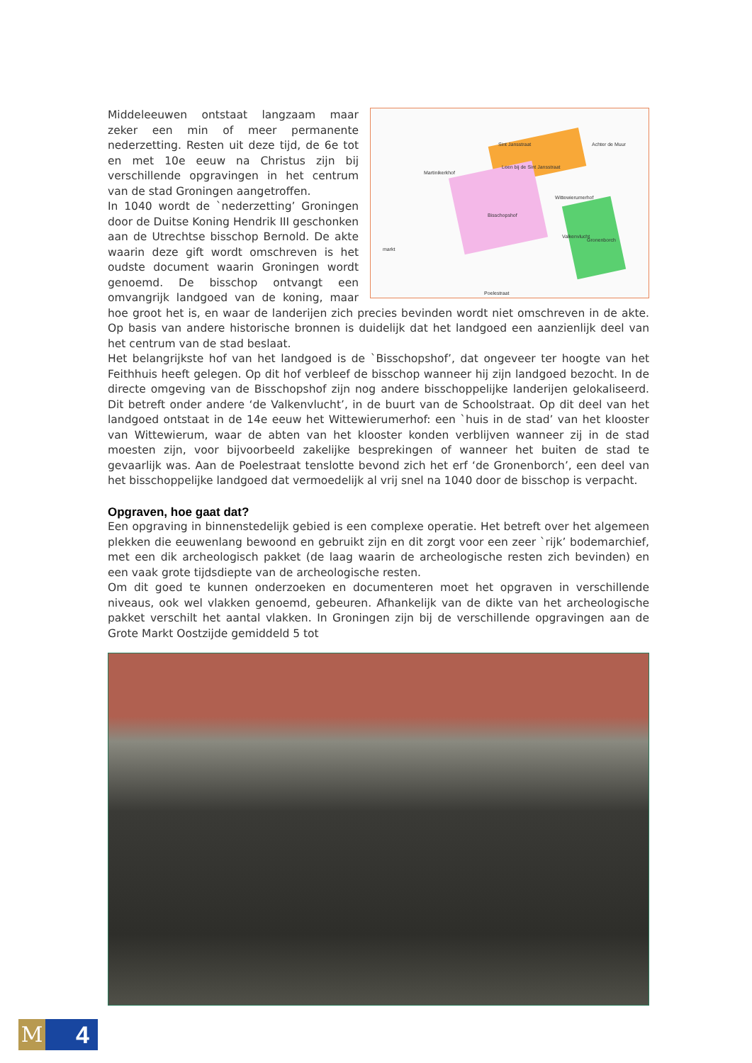Sint Jansstraat
Leen bij de Sint Jansstraat
Martinikerkhof
Wittewierumerhof
Bisschopshof
markt
Valkenvlucht
Gronenborch
Achter de Muur
Poelestraat
Middeleeuwen ontstaat langzaam maar zeker een min of meer permanente nederzetting. Resten uit deze tijd, de 6e tot en met 10e eeuw na Christus zijn bij verschillende opgravingen in het centrum van de stad Groningen aangetroffen.
In 1040 wordt de `nederzetting’ Groningen door de Duitse Koning Hendrik III geschonken aan de Utrechtse bisschop Bernold. De akte waarin deze gift wordt omschreven is het oudste document waarin Groningen wordt genoemd. De bisschop ontvangt een omvangrijk landgoed van de koning, maar hoe groot het is, en waar de landerijen zich precies bevinden wordt niet omschreven in de akte. Op basis van andere historische bronnen is duidelijk dat het landgoed een aanzienlijk deel van het centrum van de stad beslaat.
Het belangrijkste hof van het landgoed is de `Bisschopshof’, dat ongeveer ter hoogte van het Feithhuis heeft gelegen. Op dit hof verbleef de bisschop wanneer hij zijn landgoed bezocht. In de directe omgeving van de Bisschopshof zijn nog andere bisschoppelijke landerijen gelokaliseerd. Dit betreft onder andere ‘de Valkenvlucht’, in de buurt van de Schoolstraat. Op dit deel van het landgoed ontstaat in de 14e eeuw het Wittewierumerhof: een `huis in de stad’ van het klooster van Wittewierum, waar de abten van het klooster konden verblijven wanneer zij in de stad moesten zijn, voor bijvoorbeeld zakelijke besprekingen of wanneer het buiten de stad te gevaarlijk was. Aan de Poelestraat tenslotte bevond zich het erf ‘de Gronenborch’, een deel van het bisschoppelijke landgoed dat vermoedelijk al vrij snel na 1040 door de bisschop is verpacht.
Opgraven, hoe gaat dat?
Een opgraving in binnenstedelijk gebied is een complexe operatie. Het betreft over het algemeen plekken die eeuwenlang bewoond en gebruikt zijn en dit zorgt voor een zeer `rijk’ bodemarchief, met een dik archeologisch pakket (de laag waarin de archeologische resten zich bevinden) en een vaak grote tijdsdiepte van de archeologische resten.
Om dit goed te kunnen onderzoeken en documenteren moet het opgraven in verschillende niveaus, ook wel vlakken genoemd, gebeuren. Afhankelijk van de dikte van het archeologische pakket verschilt het aantal vlakken. In Groningen zijn bij de verschillende opgravingen aan de Grote Markt Oostzijde gemiddeld 5 tot
M 4